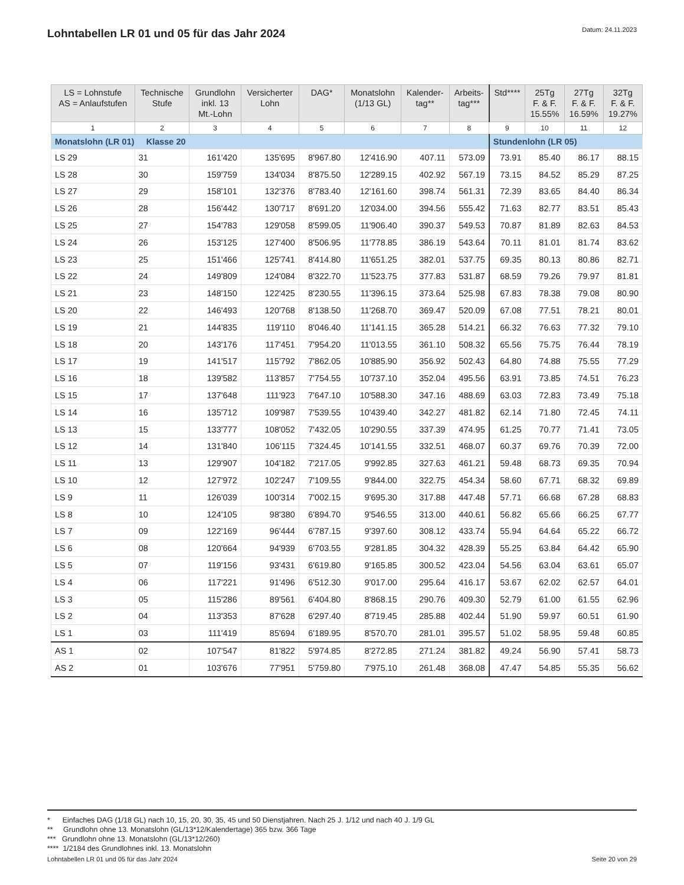Lohntabellen LR 01 und 05 für das Jahr 2024
Datum: 24.11.2023
| LS = Lohnstufe AS = Anlaufstufen | Technische Stufe | Grundlohn inkl. 13 Mt.-Lohn | Versicherter Lohn | DAG* | Monatslohn (1/13 GL) | Kalender- tag** | Arbeits- tag*** | Std**** | 25Tg F. & F. 15.55% | 27Tg F. & F. 16.59% | 32Tg F. & F. 19.27% |
| --- | --- | --- | --- | --- | --- | --- | --- | --- | --- | --- | --- |
| 1 | 2 | 3 | 4 | 5 | 6 | 7 | 8 | 9 | 10 | 11 | 12 |
| Monatslohn (LR 01) Klasse 20 | | | | | | | | Stundenlohn (LR 05) | | | |
| LS 29 | 31 | 161'420 | 135'695 | 8'967.80 | 12'416.90 | 407.11 | 573.09 | 73.91 | 85.40 | 86.17 | 88.15 |
| LS 28 | 30 | 159'759 | 134'034 | 8'875.50 | 12'289.15 | 402.92 | 567.19 | 73.15 | 84.52 | 85.29 | 87.25 |
| LS 27 | 29 | 158'101 | 132'376 | 8'783.40 | 12'161.60 | 398.74 | 561.31 | 72.39 | 83.65 | 84.40 | 86.34 |
| LS 26 | 28 | 156'442 | 130'717 | 8'691.20 | 12'034.00 | 394.56 | 555.42 | 71.63 | 82.77 | 83.51 | 85.43 |
| LS 25 | 27 | 154'783 | 129'058 | 8'599.05 | 11'906.40 | 390.37 | 549.53 | 70.87 | 81.89 | 82.63 | 84.53 |
| LS 24 | 26 | 153'125 | 127'400 | 8'506.95 | 11'778.85 | 386.19 | 543.64 | 70.11 | 81.01 | 81.74 | 83.62 |
| LS 23 | 25 | 151'466 | 125'741 | 8'414.80 | 11'651.25 | 382.01 | 537.75 | 69.35 | 80.13 | 80.86 | 82.71 |
| LS 22 | 24 | 149'809 | 124'084 | 8'322.70 | 11'523.75 | 377.83 | 531.87 | 68.59 | 79.26 | 79.97 | 81.81 |
| LS 21 | 23 | 148'150 | 122'425 | 8'230.55 | 11'396.15 | 373.64 | 525.98 | 67.83 | 78.38 | 79.08 | 80.90 |
| LS 20 | 22 | 146'493 | 120'768 | 8'138.50 | 11'268.70 | 369.47 | 520.09 | 67.08 | 77.51 | 78.21 | 80.01 |
| LS 19 | 21 | 144'835 | 119'110 | 8'046.40 | 11'141.15 | 365.28 | 514.21 | 66.32 | 76.63 | 77.32 | 79.10 |
| LS 18 | 20 | 143'176 | 117'451 | 7'954.20 | 11'013.55 | 361.10 | 508.32 | 65.56 | 75.75 | 76.44 | 78.19 |
| LS 17 | 19 | 141'517 | 115'792 | 7'862.05 | 10'885.90 | 356.92 | 502.43 | 64.80 | 74.88 | 75.55 | 77.29 |
| LS 16 | 18 | 139'582 | 113'857 | 7'754.55 | 10'737.10 | 352.04 | 495.56 | 63.91 | 73.85 | 74.51 | 76.23 |
| LS 15 | 17 | 137'648 | 111'923 | 7'647.10 | 10'588.30 | 347.16 | 488.69 | 63.03 | 72.83 | 73.49 | 75.18 |
| LS 14 | 16 | 135'712 | 109'987 | 7'539.55 | 10'439.40 | 342.27 | 481.82 | 62.14 | 71.80 | 72.45 | 74.11 |
| LS 13 | 15 | 133'777 | 108'052 | 7'432.05 | 10'290.55 | 337.39 | 474.95 | 61.25 | 70.77 | 71.41 | 73.05 |
| LS 12 | 14 | 131'840 | 106'115 | 7'324.45 | 10'141.55 | 332.51 | 468.07 | 60.37 | 69.76 | 70.39 | 72.00 |
| LS 11 | 13 | 129'907 | 104'182 | 7'217.05 | 9'992.85 | 327.63 | 461.21 | 59.48 | 68.73 | 69.35 | 70.94 |
| LS 10 | 12 | 127'972 | 102'247 | 7'109.55 | 9'844.00 | 322.75 | 454.34 | 58.60 | 67.71 | 68.32 | 69.89 |
| LS 9 | 11 | 126'039 | 100'314 | 7'002.15 | 9'695.30 | 317.88 | 447.48 | 57.71 | 66.68 | 67.28 | 68.83 |
| LS 8 | 10 | 124'105 | 98'380 | 6'894.70 | 9'546.55 | 313.00 | 440.61 | 56.82 | 65.66 | 66.25 | 67.77 |
| LS 7 | 09 | 122'169 | 96'444 | 6'787.15 | 9'397.60 | 308.12 | 433.74 | 55.94 | 64.64 | 65.22 | 66.72 |
| LS 6 | 08 | 120'664 | 94'939 | 6'703.55 | 9'281.85 | 304.32 | 428.39 | 55.25 | 63.84 | 64.42 | 65.90 |
| LS 5 | 07 | 119'156 | 93'431 | 6'619.80 | 9'165.85 | 300.52 | 423.04 | 54.56 | 63.04 | 63.61 | 65.07 |
| LS 4 | 06 | 117'221 | 91'496 | 6'512.30 | 9'017.00 | 295.64 | 416.17 | 53.67 | 62.02 | 62.57 | 64.01 |
| LS 3 | 05 | 115'286 | 89'561 | 6'404.80 | 8'868.15 | 290.76 | 409.30 | 52.79 | 61.00 | 61.55 | 62.96 |
| LS 2 | 04 | 113'353 | 87'628 | 6'297.40 | 8'719.45 | 285.88 | 402.44 | 51.90 | 59.97 | 60.51 | 61.90 |
| LS 1 | 03 | 111'419 | 85'694 | 6'189.95 | 8'570.70 | 281.01 | 395.57 | 51.02 | 58.95 | 59.48 | 60.85 |
| AS 1 | 02 | 107'547 | 81'822 | 5'974.85 | 8'272.85 | 271.24 | 381.82 | 49.24 | 56.90 | 57.41 | 58.73 |
| AS 2 | 01 | 103'676 | 77'951 | 5'759.80 | 7'975.10 | 261.48 | 368.08 | 47.47 | 54.85 | 55.35 | 56.62 |
* Einfaches DAG (1/18 GL) nach 10, 15, 20, 30, 35, 45 und 50 Dienstjahren. Nach 25 J. 1/12 und nach 40 J. 1/9 GL
** Grundlohn ohne 13. Monatslohn (GL/13*12/Kalendertage) 365 bzw. 366 Tage
*** Grundlohn ohne 13. Monatslohn (GL/13*12/260)
**** 1/2184 des Grundlohnes inkl. 13. Monatslohn
Lohntabellen LR 01 und 05 für das Jahr 2024 Seite 20 von 29